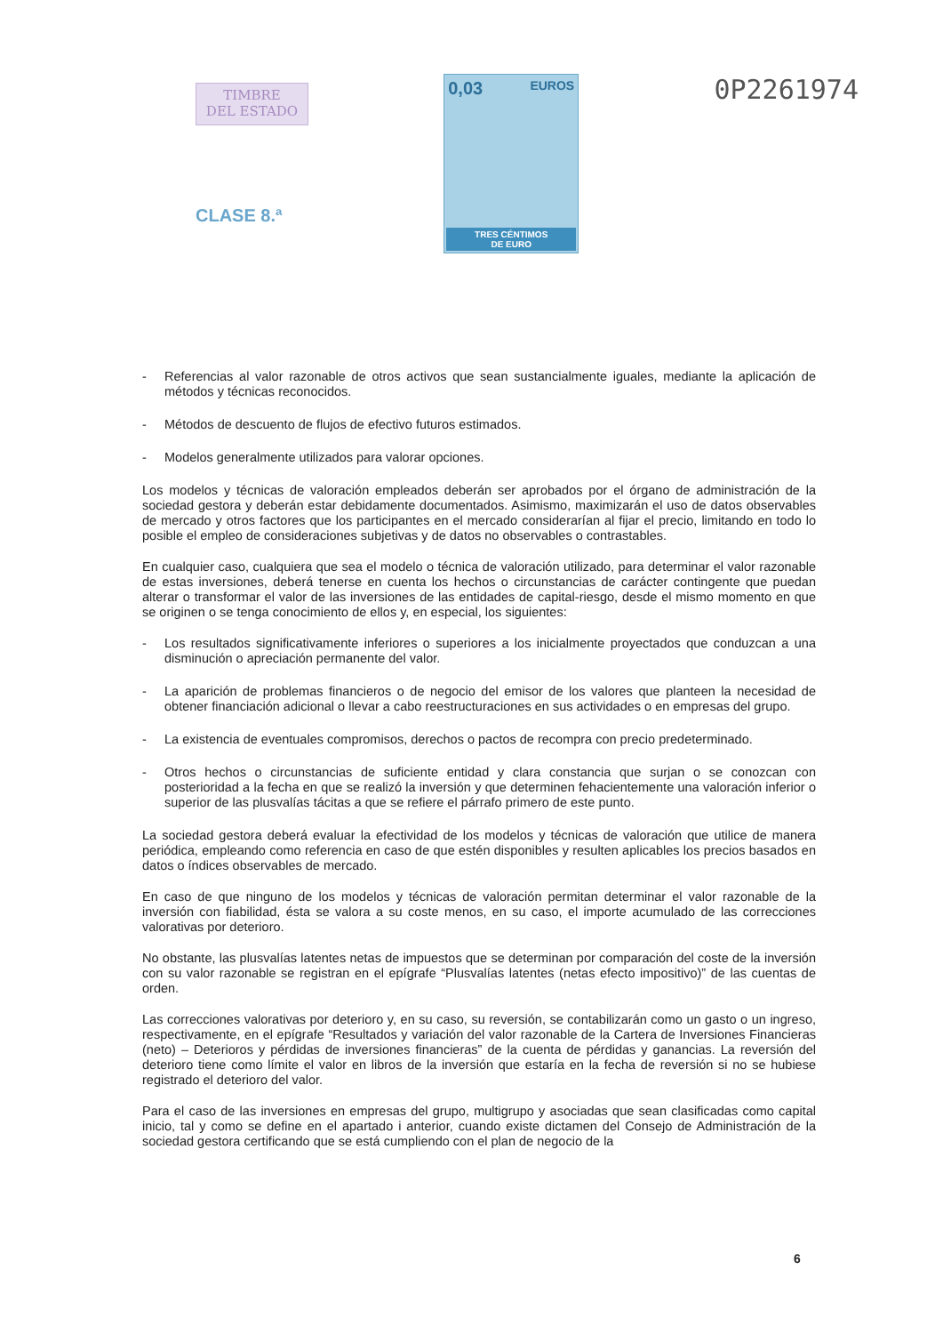TIMBRE
DEL ESTADO
CLASE 8.ª
0,03 EUROS
TRES CÉNTIMOS
DE EURO
0P2261974
- Referencias al valor razonable de otros activos que sean sustancialmente iguales, mediante la aplicación de métodos y técnicas reconocidos.
- Métodos de descuento de flujos de efectivo futuros estimados.
- Modelos generalmente utilizados para valorar opciones.
Los modelos y técnicas de valoración empleados deberán ser aprobados por el órgano de administración de la sociedad gestora y deberán estar debidamente documentados. Asimismo, maximizarán el uso de datos observables de mercado y otros factores que los participantes en el mercado considerarían al fijar el precio, limitando en todo lo posible el empleo de consideraciones subjetivas y de datos no observables o contrastables.
En cualquier caso, cualquiera que sea el modelo o técnica de valoración utilizado, para determinar el valor razonable de estas inversiones, deberá tenerse en cuenta los hechos o circunstancias de carácter contingente que puedan alterar o transformar el valor de las inversiones de las entidades de capital-riesgo, desde el mismo momento en que se originen o se tenga conocimiento de ellos y, en especial, los siguientes:
- Los resultados significativamente inferiores o superiores a los inicialmente proyectados que conduzcan a una disminución o apreciación permanente del valor.
- La aparición de problemas financieros o de negocio del emisor de los valores que planteen la necesidad de obtener financiación adicional o llevar a cabo reestructuraciones en sus actividades o en empresas del grupo.
- La existencia de eventuales compromisos, derechos o pactos de recompra con precio predeterminado.
- Otros hechos o circunstancias de suficiente entidad y clara constancia que surjan o se conozcan con posterioridad a la fecha en que se realizó la inversión y que determinen fehacientemente una valoración inferior o superior de las plusvalías tácitas a que se refiere el párrafo primero de este punto.
La sociedad gestora deberá evaluar la efectividad de los modelos y técnicas de valoración que utilice de manera periódica, empleando como referencia en caso de que estén disponibles y resulten aplicables los precios basados en datos o índices observables de mercado.
En caso de que ninguno de los modelos y técnicas de valoración permitan determinar el valor razonable de la inversión con fiabilidad, ésta se valora a su coste menos, en su caso, el importe acumulado de las correcciones valorativas por deterioro.
No obstante, las plusvalías latentes netas de impuestos que se determinan por comparación del coste de la inversión con su valor razonable se registran en el epígrafe “Plusvalías latentes (netas efecto impositivo)” de las cuentas de orden.
Las correcciones valorativas por deterioro y, en su caso, su reversión, se contabilizarán como un gasto o un ingreso, respectivamente, en el epígrafe “Resultados y variación del valor razonable de la Cartera de Inversiones Financieras (neto) – Deterioros y pérdidas de inversiones financieras” de la cuenta de pérdidas y ganancias. La reversión del deterioro tiene como límite el valor en libros de la inversión que estaría en la fecha de reversión si no se hubiese registrado el deterioro del valor.
Para el caso de las inversiones en empresas del grupo, multigrupo y asociadas que sean clasificadas como capital inicio, tal y como se define en el apartado i anterior, cuando existe dictamen del Consejo de Administración de la sociedad gestora certificando que se está cumpliendo con el plan de negocio de la
6